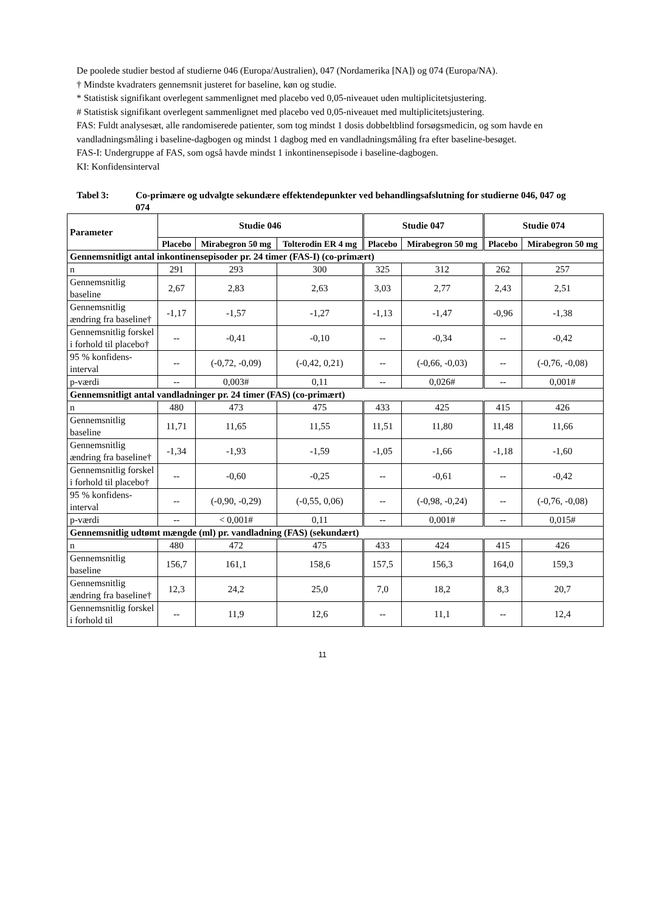De poolede studier bestod af studierne 046 (Europa/Australien), 047 (Nordamerika [NA]) og 074 (Europa/NA).
† Mindste kvadraters gennemsnit justeret for baseline, køn og studie.
* Statistisk signifikant overlegent sammenlignet med placebo ved 0,05-niveauet uden multiplicitetsjustering.
# Statistisk signifikant overlegent sammenlignet med placebo ved 0,05-niveauet med multiplicitetsjustering.
FAS: Fuldt analysesæt, alle randomiserede patienter, som tog mindst 1 dosis dobbeltblind forsøgsmedicin, og som havde en vandladningsmåling i baseline-dagbogen og mindst 1 dagbog med en vandladningsmåling fra efter baseline-besøget.
FAS-I: Undergruppe af FAS, som også havde mindst 1 inkontinensepisode i baseline-dagbogen.
KI: Konfidensinterval
Tabel 3: Co-primære og udvalgte sekundære effektendepunkter ved behandlingsafslutning for studierne 046, 047 og 074
| Parameter | Studie 046 | | | Studie 047 | | Studie 074 | |
| --- | --- | --- | --- | --- | --- | --- | --- |
| | Placebo | Mirabegron 50 mg | Tolterodin ER 4 mg | Placebo | Mirabegron 50 mg | Placebo | Mirabegron 50 mg |
| Gennemsnitligt antal inkontinensepisoder pr. 24 timer (FAS-I) (co-primært) | | | | | | | |
| n | 291 | 293 | 300 | 325 | 312 | 262 | 257 |
| Gennemsnitlig baseline | 2,67 | 2,83 | 2,63 | 3,03 | 2,77 | 2,43 | 2,51 |
| Gennemsnitlig ændring fra baseline† | -1,17 | -1,57 | -1,27 | -1,13 | -1,47 | -0,96 | -1,38 |
| Gennemsnitlig forskel i forhold til placebo† | -- | -0,41 | -0,10 | -- | -0,34 | -- | -0,42 |
| 95 % konfidens-interval | -- | (-0,72, -0,09) | (-0,42, 0,21) | -- | (-0,66, -0,03) | -- | (-0,76, -0,08) |
| p-værdi | -- | 0,003# | 0,11 | -- | 0,026# | -- | 0,001# |
| Gennemsnitligt antal vandladninger pr. 24 timer (FAS) (co-primært) | | | | | | | |
| n | 480 | 473 | 475 | 433 | 425 | 415 | 426 |
| Gennemsnitlig baseline | 11,71 | 11,65 | 11,55 | 11,51 | 11,80 | 11,48 | 11,66 |
| Gennemsnitlig ændring fra baseline† | -1,34 | -1,93 | -1,59 | -1,05 | -1,66 | -1,18 | -1,60 |
| Gennemsnitlig forskel i forhold til placebo† | -- | -0,60 | -0,25 | -- | -0,61 | -- | -0,42 |
| 95 % konfidens-interval | -- | (-0,90, -0,29) | (-0,55, 0,06) | -- | (-0,98, -0,24) | -- | (-0,76, -0,08) |
| p-værdi | -- | < 0,001# | 0,11 | -- | 0,001# | -- | 0,015# |
| Gennemsnitlig udtømt mængde (ml) pr. vandladning (FAS) (sekundært) | | | | | | | |
| n | 480 | 472 | 475 | 433 | 424 | 415 | 426 |
| Gennemsnitlig baseline | 156,7 | 161,1 | 158,6 | 157,5 | 156,3 | 164,0 | 159,3 |
| Gennemsnitlig ændring fra baseline† | 12,3 | 24,2 | 25,0 | 7,0 | 18,2 | 8,3 | 20,7 |
| Gennemsnitlig forskel i forhold til | -- | 11,9 | 12,6 | -- | 11,1 | -- | 12,4 |
11